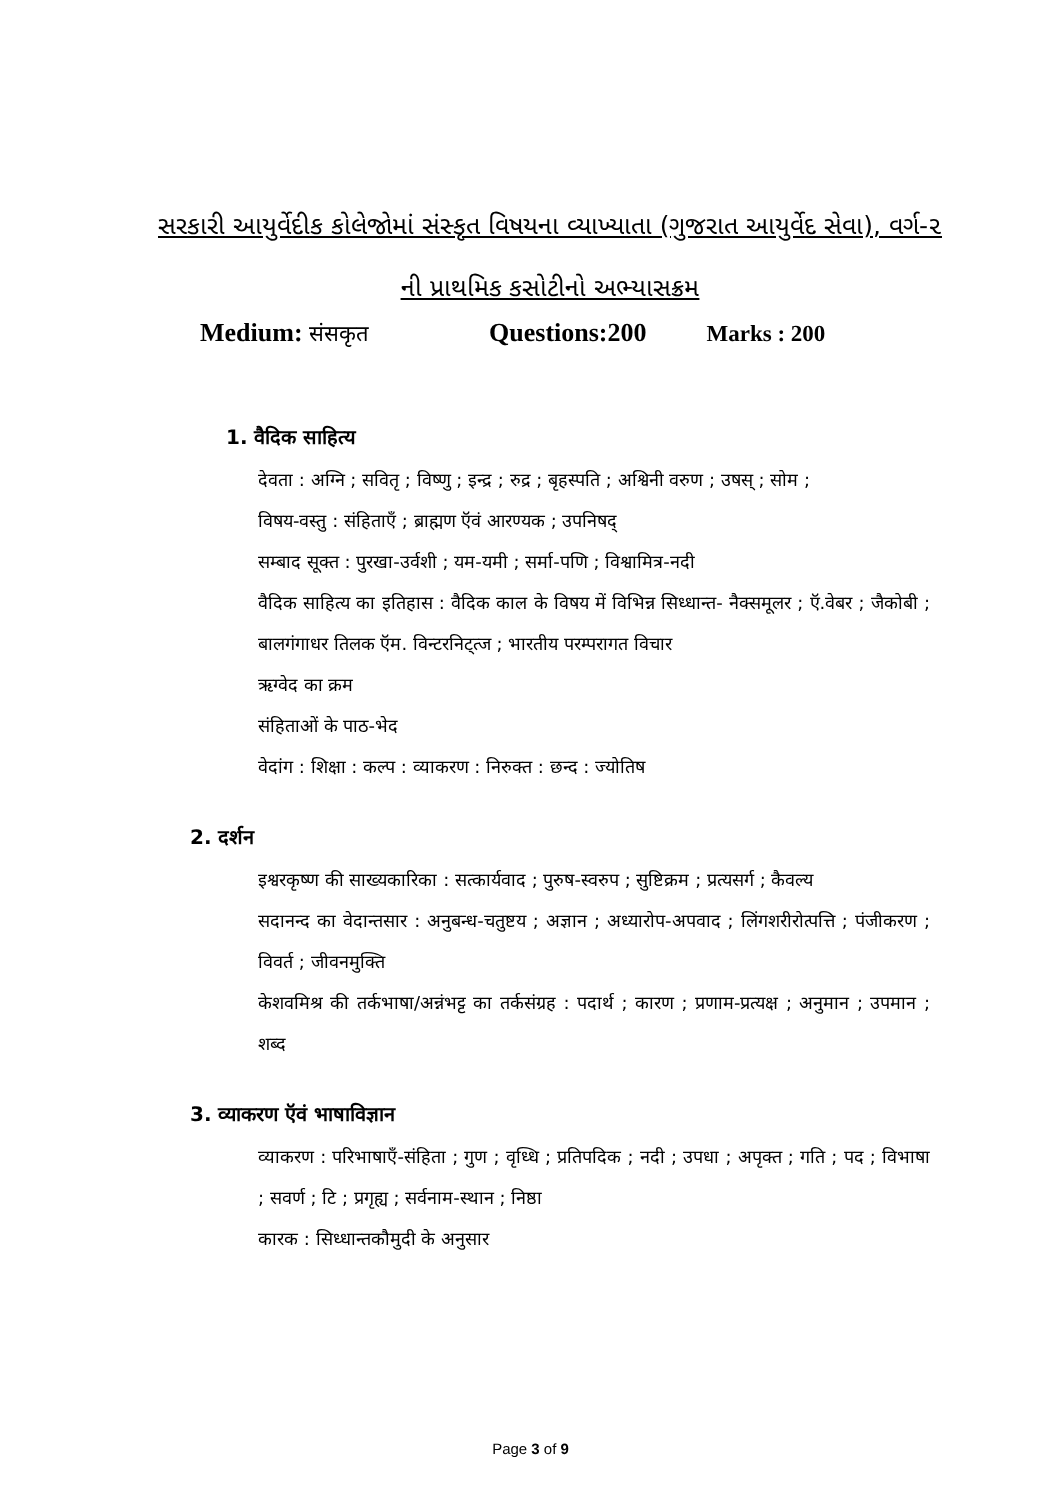સરકારી આયુર્વેદીક કોલેજોમાં સંસ્કૃત વિષયના વ્યાખ્યાતા (ગુજરાત આયુર્વેદ સેવા), વર્ગ-૨ ની પ્રાથમિક કસોટીનો અભ્યાસક્રમ
Medium: संसकृत Questions:200 Marks : 200
1. वैदिक साहित्य
देवता : अग्नि ; सवितृ ; विष्णु ; इन्द्र ; रुद्र ; बृहस्पति ; अश्विनी वरुण ; उषस् ; सोम ;
विषय-वस्तु : संहिताएँ ; ब्राह्मण ऍवं आरण्यक ; उपनिषद्
सम्बाद सूक्त : पुरखा-उर्वशी ; यम-यमी ; सर्मा-पणि ; विश्वामित्र-नदी
वैदिक साहित्य का इतिहास : वैदिक काल के विषय में विभिन्न सिध्धान्त- नैक्समूलर ; ऍ.वेबर ; जैकोबी ; बालगंगाधर तिलक ऍम. विन्टरनिट्त्ज ; भारतीय परम्परागत विचार
ऋग्वेद का क्रम
संहिताओं के पाठ-भेद
वेदांग : शिक्षा : कल्प : व्याकरण : निरुक्त : छन्द : ज्योतिष
2. दर्शन
इश्वरकृष्ण की साख्यकारिका : सत्कार्यवाद ; पुरुष-स्वरुप ; सुष्टिक्रम ; प्रत्यसर्ग ; कैवल्य
सदानन्द का वेदान्तसार : अनुबन्ध-चतुष्टय ; अज्ञान ; अध्यारोप-अपवाद ; लिंगशरीरोत्पत्ति ; पंजीकरण ; विवर्त ; जीवनमुक्ति
केशवमिश्र की तर्कभाषा/अन्नंभट्ट का तर्कसंग्रह : पदार्थ ; कारण ; प्रणाम-प्रत्यक्ष ; अनुमान ; उपमान ; शब्द
3. व्याकरण ऍवं भाषाविज्ञान
व्याकरण : परिभाषाएँ-संहिता ; गुण ; वृध्धि ; प्रतिपदिक ; नदी ; उपधा ; अपृक्त ; गति ; पद ; विभाषा ; सवर्ण ; टि ; प्रगृह्य ; सर्वनाम-स्थान ; निष्ठा
कारक : सिध्धान्तकौमुदी के अनुसार
Page 3 of 9